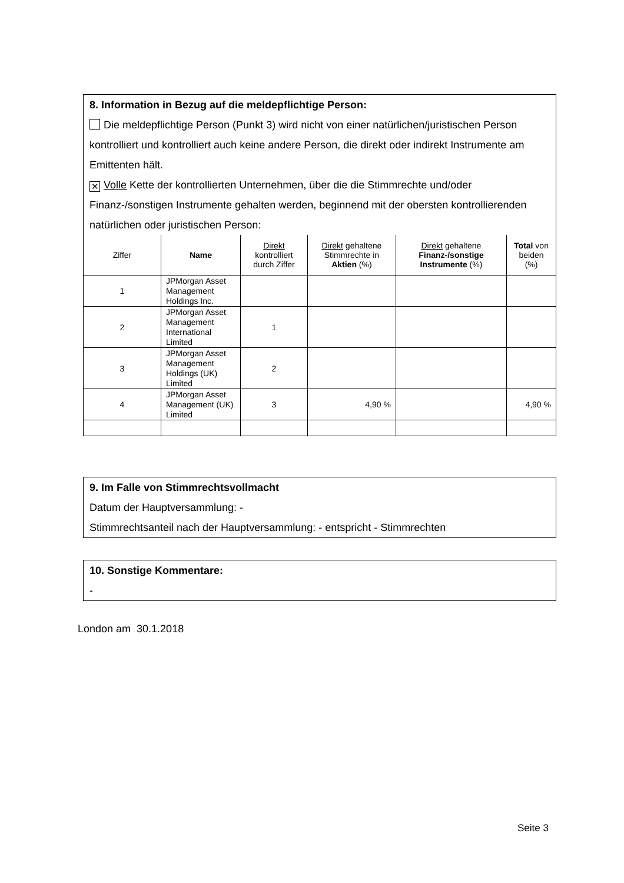8. Information in Bezug auf die meldepflichtige Person:
Die meldepflichtige Person (Punkt 3) wird nicht von einer natürlichen/juristischen Person kontrolliert und kontrolliert auch keine andere Person, die direkt oder indirekt Instrumente am Emittenten hält.
✕ Volle Kette der kontrollierten Unternehmen, über die die Stimmrechte und/oder Finanz-/sonstigen Instrumente gehalten werden, beginnend mit der obersten kontrollierenden natürlichen oder juristischen Person:
| Ziffer | Name | Direkt kontrolliert durch Ziffer | Direkt gehaltene Stimmrechte in Aktien (%) | Direkt gehaltene Finanz-/sonstige Instrumente (%) | Total von beiden (%) |
| --- | --- | --- | --- | --- | --- |
| 1 | JPMorgan Asset Management Holdings Inc. | | | | |
| 2 | JPMorgan Asset Management International Limited | 1 | | | |
| 3 | JPMorgan Asset Management Holdings (UK) Limited | 2 | | | |
| 4 | JPMorgan Asset Management (UK) Limited | 3 | 4,90 % | | 4,90 % |
9. Im Falle von Stimmrechtsvollmacht
Datum der Hauptversammlung: -
Stimmrechtsanteil nach der Hauptversammlung: - entspricht - Stimmrechten
10. Sonstige Kommentare:
-
London am 30.1.2018
Seite 3